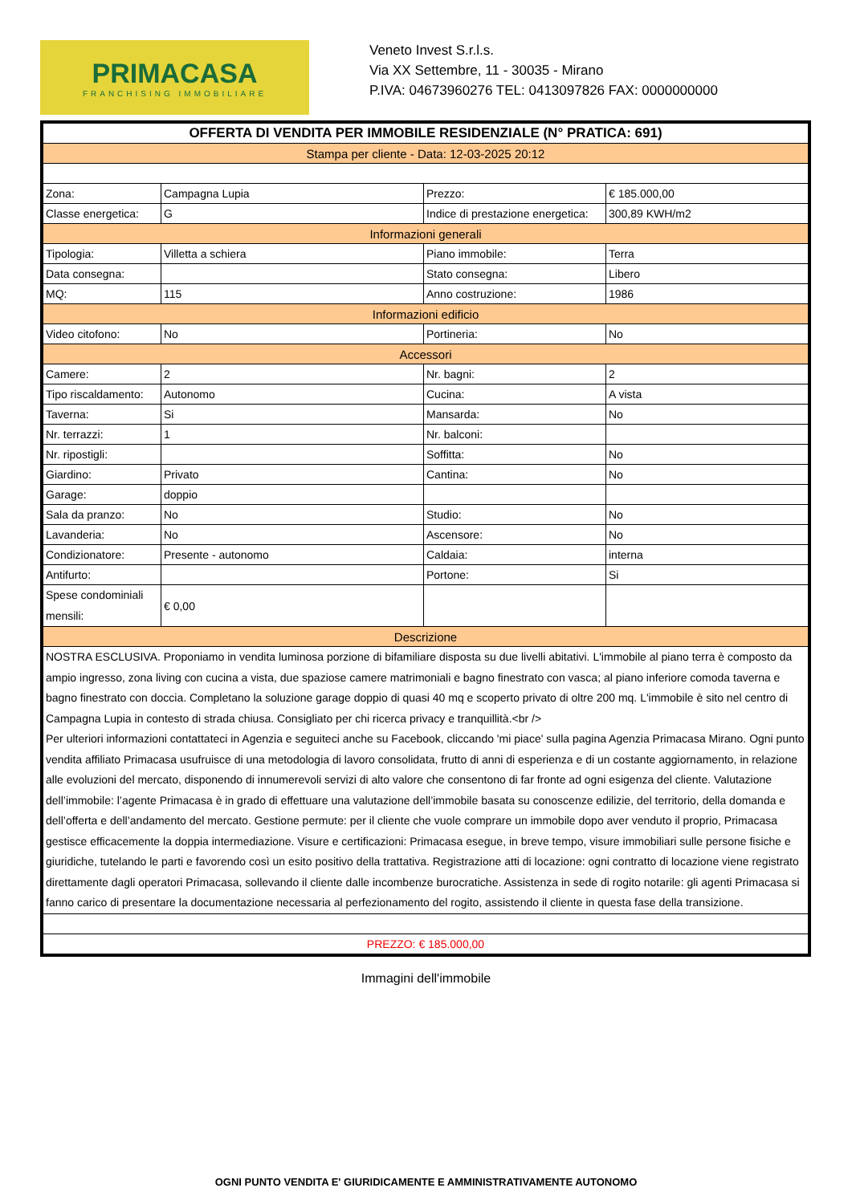PRIMACASA
FRANCHISING IMMOBILIARE
Veneto Invest S.r.l.s.
Via XX Settembre, 11 - 30035 - Mirano
P.IVA: 04673960276 TEL: 0413097826 FAX: 0000000000
| OFFERTA DI VENDITA PER IMMOBILE RESIDENZIALE (N° PRATICA: 691) | | | |
| Stampa per cliente - Data: 12-03-2025 20:12 | | | |
| Zona: | Campagna Lupia | Prezzo: | € 185.000,00 |
| Classe energetica: | G | Indice di prestazione energetica: | 300,89 KWH/m2 |
| Informazioni generali | | | |
| Tipologia: | Villetta a schiera | Piano immobile: | Terra |
| Data consegna: | | Stato consegna: | Libero |
| MQ: | 115 | Anno costruzione: | 1986 |
| Informazioni edificio | | | |
| Video citofono: | No | Portineria: | No |
| Accessori | | | |
| Camere: | 2 | Nr. bagni: | 2 |
| Tipo riscaldamento: | Autonomo | Cucina: | A vista |
| Taverna: | Si | Mansarda: | No |
| Nr. terrazzi: | 1 | Nr. balconi: | |
| Nr. ripostigli: | | Soffitta: | No |
| Giardino: | Privato | Cantina: | No |
| Garage: | doppio | | |
| Sala da pranzo: | No | Studio: | No |
| Lavanderia: | No | Ascensore: | No |
| Condizionatore: | Presente - autonomo | Caldaia: | interna |
| Antifurto: | | Portone: | Si |
| Spese condominiali mensili: | € 0,00 | | |
| Descrizione | | | |
| NOSTRA ESCLUSIVA. Proponiamo in vendita luminosa porzione di bifamiliare disposta su due livelli abitativi. L'immobile al piano terra è composto da ampio ingresso, zona living con cucina a vista, due spaziose camere matrimoniali e bagno finestrato con vasca; al piano inferiore comoda taverna e bagno finestrato con doccia. Completano la soluzione garage doppio di quasi 40 mq e scoperto privato di oltre 200 mq. L'immobile è sito nel centro di Campagna Lupia in contesto di strada chiusa. Consigliato per chi ricerca privacy e tranquillità.<br /> Per ulteriori informazioni contattateci in Agenzia e seguiteci anche su Facebook, cliccando 'mi piace' sulla pagina Agenzia Primacasa Mirano. Ogni punto vendita affiliato Primacasa usufruisce di una metodologia di lavoro consolidata, frutto di anni di esperienza e di un costante aggiornamento, in relazione alle evoluzioni del mercato, disponendo di innumerevoli servizi di alto valore che consentono di far fronte ad ogni esigenza del cliente. Valutazione dell’immobile: l’agente Primacasa è in grado di effettuare una valutazione dell’immobile basata su conoscenze edilizie, del territorio, della domanda e dell’offerta e dell’andamento del mercato. Gestione permute: per il cliente che vuole comprare un immobile dopo aver venduto il proprio, Primacasa gestisce efficacemente la doppia intermediazione. Visure e certificazioni: Primacasa esegue, in breve tempo, visure immobiliari sulle persone fisiche e giuridiche, tutelando le parti e favorendo così un esito positivo della trattativa. Registrazione atti di locazione: ogni contratto di locazione viene registrato direttamente dagli operatori Primacasa, sollevando il cliente dalle incombenze burocratiche. Assistenza in sede di rogito notarile: gli agenti Primacasa si fanno carico di presentare la documentazione necessaria al perfezionamento del rogito, assistendo il cliente in questa fase della transizione. | | | |
| PREZZO: € 185.000,00 | | | |
Immagini dell'immobile
OGNI PUNTO VENDITA E' GIURIDICAMENTE E AMMINISTRATIVAMENTE AUTONOMO